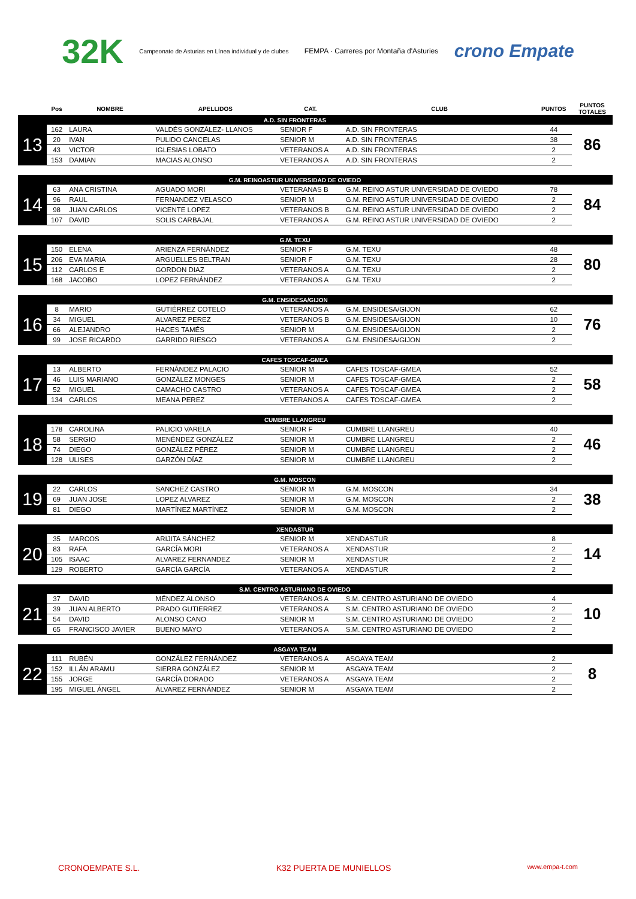32K Campeonato de Asturias en Línea individual y de clubes FEMPA · Carreres por Montaña d'Asturies crono Empate
| | Pos | NOMBRE | APELLIDOS | CAT. | CLUB | PUNTOS | PUNTOS TOTALES |
| --- | --- | --- | --- | --- | --- | --- | --- |
| A.D. SIN FRONTERAS | | | | | | | |
| 13 | 162 | LAURA | VALDÉS GONZÁLEZ- LLANOS | SENIOR F | A.D. SIN FRONTERAS | 44 | 86 |
| | 20 | IVAN | PULIDO CANCELAS | SENIOR M | A.D. SIN FRONTERAS | 38 | |
| | 43 | VICTOR | IGLESIAS LOBATO | VETERANOS A | A.D. SIN FRONTERAS | 2 | |
| | 153 | DAMIAN | MACIAS ALONSO | VETERANOS A | A.D. SIN FRONTERAS | 2 | |
| G.M. REINOASTUR UNIVERSIDAD DE OVIEDO | | | | | | | |
| 14 | 63 | ANA CRISTINA | AGUADO MORI | VETERANAS B | G.M. REINO ASTUR UNIVERSIDAD DE OVIEDO | 78 | 84 |
| | 96 | RAUL | FERNANDEZ VELASCO | SENIOR M | G.M. REINO ASTUR UNIVERSIDAD DE OVIEDO | 2 | |
| | 98 | JUAN CARLOS | VICENTE LOPEZ | VETERANOS B | G.M. REINO ASTUR UNIVERSIDAD DE OVIEDO | 2 | |
| | 107 | DAVID | SOLIS CARBAJAL | VETERANOS A | G.M. REINO ASTUR UNIVERSIDAD DE OVIEDO | 2 | |
| G.M. TEXU | | | | | | | |
| 15 | 150 | ELENA | ARIENZA FERNÁNDEZ | SENIOR F | G.M. TEXU | 48 | 80 |
| | 206 | EVA MARIA | ARGUELLES BELTRAN | SENIOR F | G.M. TEXU | 28 | |
| | 112 | CARLOS E | GORDON DIAZ | VETERANOS A | G.M. TEXU | 2 | |
| | 168 | JACOBO | LOPEZ FERNÁNDEZ | VETERANOS A | G.M. TEXU | 2 | |
| G.M. ENSIDESA/GIJON | | | | | | | |
| 16 | 8 | MARIO | GUTIÉRREZ COTELO | VETERANOS A | G.M. ENSIDESA/GIJON | 62 | 76 |
| | 34 | MIGUEL | ALVAREZ PEREZ | VETERANOS B | G.M. ENSIDESA/GIJON | 10 | |
| | 66 | ALEJANDRO | HACES TAMÉS | SENIOR M | G.M. ENSIDESA/GIJON | 2 | |
| | 99 | JOSE RICARDO | GARRIDO RIESGO | VETERANOS A | G.M. ENSIDESA/GIJON | 2 | |
| CAFES TOSCAF-GMEA | | | | | | | |
| 17 | 13 | ALBERTO | FERNÁNDEZ PALACIO | SENIOR M | CAFES TOSCAF-GMEA | 52 | 58 |
| | 46 | LUIS MARIANO | GONZÁLEZ MONGES | SENIOR M | CAFES TOSCAF-GMEA | 2 | |
| | 52 | MIGUEL | CAMACHO CASTRO | VETERANOS A | CAFES TOSCAF-GMEA | 2 | |
| | 134 | CARLOS | MEANA PEREZ | VETERANOS A | CAFES TOSCAF-GMEA | 2 | |
| CUMBRE LLANGREU | | | | | | | |
| 18 | 178 | CAROLINA | PALICIO VARELA | SENIOR F | CUMBRE LLANGREU | 40 | 46 |
| | 58 | SERGIO | MENÉNDEZ GONZÁLEZ | SENIOR M | CUMBRE LLANGREU | 2 | |
| | 74 | DIEGO | GONZÁLEZ PÉREZ | SENIOR M | CUMBRE LLANGREU | 2 | |
| | 128 | ULISES | GARZÓN DÍAZ | SENIOR M | CUMBRE LLANGREU | 2 | |
| G.M. MOSCON | | | | | | | |
| 19 | 22 | CARLOS | SANCHEZ CASTRO | SENIOR M | G.M. MOSCON | 34 | 38 |
| | 69 | JUAN JOSE | LOPEZ ALVAREZ | SENIOR M | G.M. MOSCON | 2 | |
| | 81 | DIEGO | MARTÍNEZ MARTÍNEZ | SENIOR M | G.M. MOSCON | 2 | |
| XENDASTUR | | | | | | | |
| 20 | 35 | MARCOS | ARIJITA SÁNCHEZ | SENIOR M | XENDASTUR | 8 | 14 |
| | 83 | RAFA | GARCÍA MORI | VETERANOS A | XENDASTUR | 2 | |
| | 105 | ISAAC | ALVAREZ FERNANDEZ | SENIOR M | XENDASTUR | 2 | |
| | 129 | ROBERTO | GARCÍA GARCÍA | VETERANOS A | XENDASTUR | 2 | |
| S.M. CENTRO ASTURIANO DE OVIEDO | | | | | | | |
| 21 | 37 | DAVID | MÉNDEZ ALONSO | VETERANOS A | S.M. CENTRO ASTURIANO DE OVIEDO | 4 | 10 |
| | 39 | JUAN ALBERTO | PRADO GUTIERREZ | VETERANOS A | S.M. CENTRO ASTURIANO DE OVIEDO | 2 | |
| | 54 | DAVID | ALONSO CANO | SENIOR M | S.M. CENTRO ASTURIANO DE OVIEDO | 2 | |
| | 65 | FRANCISCO JAVIER | BUENO MAYO | VETERANOS A | S.M. CENTRO ASTURIANO DE OVIEDO | 2 | |
| ASGAYA TEAM | | | | | | | |
| 22 | 111 | RUBÉN | GONZÁLEZ FERNÁNDEZ | VETERANOS A | ASGAYA TEAM | 2 | 8 |
| | 152 | ILLÁN ARAMU | SIERRA GONZÁLEZ | SENIOR M | ASGAYA TEAM | 2 | |
| | 155 | JORGE | GARCÍA DORADO | VETERANOS A | ASGAYA TEAM | 2 | |
| | 195 | MIGUEL ÁNGEL | ÁLVAREZ FERNÁNDEZ | SENIOR M | ASGAYA TEAM | 2 | |
CRONOEMPATE S.L. K32 PUERTA DE MUNIELLOS www.empa-t.com